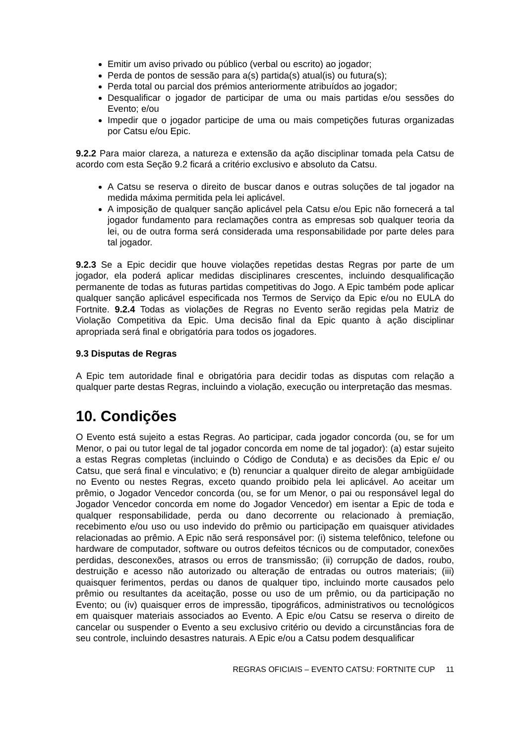Emitir um aviso privado ou público (verbal ou escrito) ao jogador;
Perda de pontos de sessão para a(s) partida(s) atual(is) ou futura(s);
Perda total ou parcial dos prémios anteriormente atribuídos ao jogador;
Desqualificar o jogador de participar de uma ou mais partidas e/ou sessões do Evento; e/ou
Impedir que o jogador participe de uma ou mais competições futuras organizadas por Catsu e/ou Epic.
9.2.2 Para maior clareza, a natureza e extensão da ação disciplinar tomada pela Catsu de acordo com esta Seção 9.2 ficará a critério exclusivo e absoluto da Catsu.
A Catsu se reserva o direito de buscar danos e outras soluções de tal jogador na medida máxima permitida pela lei aplicável.
A imposição de qualquer sanção aplicável pela Catsu e/ou Epic não fornecerá a tal jogador fundamento para reclamações contra as empresas sob qualquer teoria da lei, ou de outra forma será considerada uma responsabilidade por parte deles para tal jogador.
9.2.3 Se a Epic decidir que houve violações repetidas destas Regras por parte de um jogador, ela poderá aplicar medidas disciplinares crescentes, incluindo desqualificação permanente de todas as futuras partidas competitivas do Jogo. A Epic também pode aplicar qualquer sanção aplicável especificada nos Termos de Serviço da Epic e/ou no EULA do Fortnite. 9.2.4 Todas as violações de Regras no Evento serão regidas pela Matriz de Violação Competitiva da Epic. Uma decisão final da Epic quanto à ação disciplinar apropriada será final e obrigatória para todos os jogadores.
9.3 Disputas de Regras
A Epic tem autoridade final e obrigatória para decidir todas as disputas com relação a qualquer parte destas Regras, incluindo a violação, execução ou interpretação das mesmas.
10. Condições
O Evento está sujeito a estas Regras. Ao participar, cada jogador concorda (ou, se for um Menor, o pai ou tutor legal de tal jogador concorda em nome de tal jogador): (a) estar sujeito a estas Regras completas (incluindo o Código de Conduta) e as decisões da Epic e/ ou Catsu, que será final e vinculativo; e (b) renunciar a qualquer direito de alegar ambigüidade no Evento ou nestes Regras, exceto quando proibido pela lei aplicável. Ao aceitar um prêmio, o Jogador Vencedor concorda (ou, se for um Menor, o pai ou responsável legal do Jogador Vencedor concorda em nome do Jogador Vencedor) em isentar a Epic de toda e qualquer responsabilidade, perda ou dano decorrente ou relacionado à premiação, recebimento e/ou uso ou uso indevido do prêmio ou participação em quaisquer atividades relacionadas ao prêmio. A Epic não será responsável por: (i) sistema telefônico, telefone ou hardware de computador, software ou outros defeitos técnicos ou de computador, conexões perdidas, desconexões, atrasos ou erros de transmissão; (ii) corrupção de dados, roubo, destruição e acesso não autorizado ou alteração de entradas ou outros materiais; (iii) quaisquer ferimentos, perdas ou danos de qualquer tipo, incluindo morte causados pelo prêmio ou resultantes da aceitação, posse ou uso de um prêmio, ou da participação no Evento; ou (iv) quaisquer erros de impressão, tipográficos, administrativos ou tecnológicos em quaisquer materiais associados ao Evento. A Epic e/ou Catsu se reserva o direito de cancelar ou suspender o Evento a seu exclusivo critério ou devido a circunstâncias fora de seu controle, incluindo desastres naturais. A Epic e/ou a Catsu podem desqualificar
REGRAS OFICIAIS – EVENTO CATSU: FORTNITE CUP 11